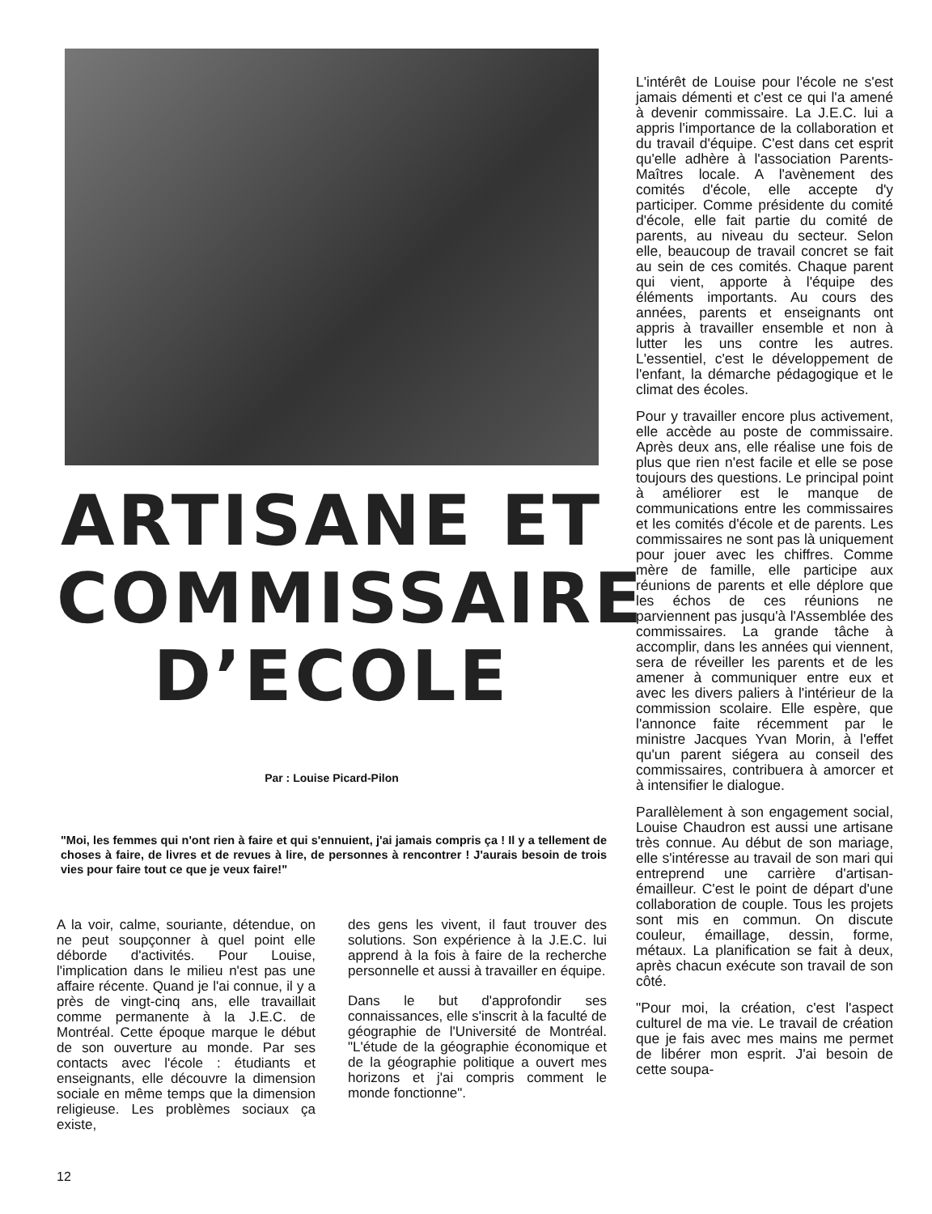ARTISANE ET
COMMISSAIRE
D’ECOLE
Par : Louise Picard-Pilon
"Moi, les femmes qui n'ont rien à faire et qui s'ennuient, j'ai jamais compris ça ! Il y a tellement de choses à faire, de livres et de revues à lire, de personnes à rencontrer ! J'aurais besoin de trois vies pour faire tout ce que je veux faire!"
A la voir, calme, souriante, détendue, on ne peut soupçonner à quel point elle déborde d'activités. Pour Louise, l'implication dans le milieu n'est pas une affaire récente. Quand je l'ai connue, il y a près de vingt-cinq ans, elle travaillait comme permanente à la J.E.C. de Montréal. Cette époque marque le début de son ouverture au monde. Par ses contacts avec l'école : étudiants et enseignants, elle découvre la dimension sociale en même temps que la dimension religieuse. Les problèmes sociaux ça existe,
des gens les vivent, il faut trouver des solutions. Son expérience à la J.E.C. lui apprend à la fois à faire de la recherche personnelle et aussi à travailler en équipe.
Dans le but d'approfondir ses connaissances, elle s'inscrit à la faculté de géographie de l'Université de Montréal. "L'étude de la géographie économique et de la géographie politique a ouvert mes horizons et j'ai compris comment le monde fonctionne".
12
L'intérêt de Louise pour l'école ne s'est jamais démenti et c'est ce qui l'a amené à devenir commissaire. La J.E.C. lui a appris l'importance de la collaboration et du travail d'équipe. C'est dans cet esprit qu'elle adhère à l'association Parents-Maîtres locale. A l'avènement des comités d'école, elle accepte d'y participer. Comme présidente du comité d'école, elle fait partie du comité de parents, au niveau du secteur. Selon elle, beaucoup de travail concret se fait au sein de ces comités. Chaque parent qui vient, apporte à l'équipe des éléments importants. Au cours des années, parents et enseignants ont appris à travailler ensemble et non à lutter les uns contre les autres. L'essentiel, c'est le développement de l'enfant, la démarche pédagogique et le climat des écoles.
Pour y travailler encore plus activement, elle accède au poste de commissaire. Après deux ans, elle réalise une fois de plus que rien n'est facile et elle se pose toujours des questions. Le principal point à améliorer est le manque de communications entre les commissaires et les comités d'école et de parents. Les commissaires ne sont pas là uniquement pour jouer avec les chiffres. Comme mère de famille, elle participe aux réunions de parents et elle déplore que les échos de ces réunions ne parviennent pas jusqu'à l'Assemblée des commissaires. La grande tâche à accomplir, dans les années qui viennent, sera de réveiller les parents et de les amener à communiquer entre eux et avec les divers paliers à l'intérieur de la commission scolaire. Elle espère, que l'annonce faite récemment par le ministre Jacques Yvan Morin, à l'effet qu'un parent siégera au conseil des commissaires, contribuera à amorcer et à intensifier le dialogue.
Parallèlement à son engagement social, Louise Chaudron est aussi une artisane très connue. Au début de son mariage, elle s'intéresse au travail de son mari qui entreprend une carrière d'artisan-émailleur. C'est le point de départ d'une collaboration de couple. Tous les projets sont mis en commun. On discute couleur, émaillage, dessin, forme, métaux. La planification se fait à deux, après chacun exécute son travail de son côté.
"Pour moi, la création, c'est l'aspect culturel de ma vie. Le travail de création que je fais avec mes mains me permet de libérer mon esprit. J'ai besoin de cette soupa-